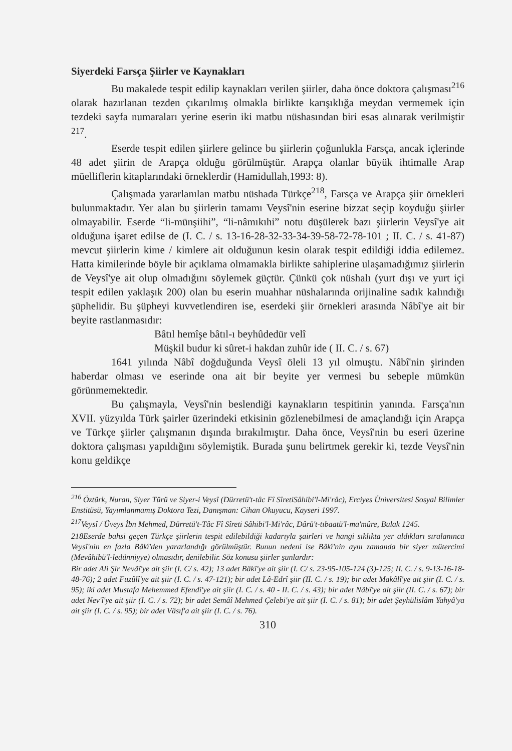Siyerdeki Farsça Şiirler ve Kaynakları
Bu makalede tespit edilip kaynakları verilen şiirler, daha önce doktora çalışması<sup>216</sup> olarak hazırlanan tezden çıkarılmış olmakla birlikte karışıklığa meydan vermemek için tezdeki sayfa numaraları yerine eserin iki matbu nüshasından biri esas alınarak verilmiştir <sup>217</sup>.
Eserde tespit edilen şiirlere gelince bu şiirlerin çoğunlukla Farsça, ancak içlerinde 48 adet şiirin de Arapça olduğu görülmüştür. Arapça olanlar büyük ihtimalle Arap müelliflerin kitaplarındaki örneklerdir (Hamidullah,1993: 8).
Çalışmada yararlanılan matbu nüshada Türkçe<sup>218</sup>, Farsça ve Arapça şiir örnekleri bulunmaktadır. Yer alan bu şiirlerin tamamı Veysî'nin eserine bizzat seçip koyduğu şiirler olmayabilir. Eserde “li-münşiihi”, “li-nâmıkıhi” notu düşülerek bazı şiirlerin Veysî'ye ait olduğuna işaret edilse de (I. C. / s. 13-16-28-32-33-34-39-58-72-78-101 ; II. C. / s. 41-87) mevcut şiirlerin kime / kimlere ait olduğunun kesin olarak tespit edildiği iddia edilemez. Hatta kimilerinde böyle bir açıklama olmamakla birlikte sahiplerine ulaşamadığımız şiirlerin de Veysî'ye ait olup olmadığını söylemek güçtür. Çünkü çok nüshalı (yurt dışı ve yurt içi tespit edilen yaklaşık 200) olan bu eserin muahhar nüshalarında orijinaline sadık kalındığı şüphelidir. Bu şüpheyi kuvvetlendiren ise, eserdeki şiir örnekleri arasında Nâbî'ye ait bir beyite rastlanmasıdır:
Bâtıl hemîşe bâtıl-ı beyhûdedür velî
Müşkil budur ki sûret-i hakdan zuhûr ide ( II. C. / s. 67)
1641 yılında Nâbî doğduğunda Veysî öleli 13 yıl olmuştu. Nâbî'nin şirinden haberdar olması ve eserinde ona ait bir beyite yer vermesi bu sebeple mümkün görünmemektedir.
Bu çalışmayla, Veysî'nin beslendiği kaynakların tespitinin yanında. Farsça'nın XVII. yüzyılda Türk şairler üzerindeki etkisinin gözlenebilmesi de amaçlandığı için Arapça ve Türkçe şiirler çalışmanın dışında bırakılmıştır. Daha önce, Veysî'nin bu eseri üzerine doktora çalışması yapıldığını söylemiştik. Burada şunu belirtmek gerekir ki, tezde Veysî'nin konu geldikçe
<sup>216</sup> Öztürk, Nuran, Siyer Türü ve Siyer-i Veysî (Dürretü't-tâc Fî SîretiSâhibi'l-Mi'râc), Erciyes Üniversitesi Sosyal Bilimler Enstitüsü, Yayımlanmamış Doktora Tezi, Danışman: Cihan Okuyucu, Kayseri 1997.
<sup>217</sup> Veysî / Üveys İbn Mehmed, Dürretü't-Tâc Fî Sîreti Sâhibi'l-Mi'râc, Dârü't-tıbaatü'l-ma'mûre, Bulak 1245.
218Eserde bahsi geçen Türkçe şiirlerin tespit edilebildiği kadarıyla şairleri ve hangi sıklıkta yer aldıkları sıralanınca Veysî'nin en fazla Bâkî'den yararlandığı görülmüştür. Bunun nedeni ise Bâkî'nin aynı zamanda bir siyer mütercimi (Mevâhibü'l-ledünniyye) olmasıdır, denilebilir. Söz konusu şiirler şunlardır:
Bir adet Ali Şir Nevâî'ye ait şiir (I. C/ s. 42); 13 adet Bâkî'ye ait şiir (I. C/ s. 23-95-105-124 (3)-125; II. C. / s. 9-13-16-18-48-76); 2 adet Fuzûlî'ye ait şiir (I. C. / s. 47-121); bir adet Lâ-Edrî şiir (II. C. / s. 19); bir adet Makâlî'ye ait şiir (I. C. / s. 95); iki adet Mustafa Mehemmed Efendi'ye ait şiir (I. C. / s. 40 - II. C. / s. 43); bir adet Nâbî'ye ait şiir (II. C. / s. 67); bir adet Nev'î'ye ait şiir (I. C. / s. 72); bir adet Semâî Mehmed Çelebi'ye ait şiir (I. C. / s. 81); bir adet Şeyhülislâm Yahyâ'ya ait şiir (I. C. / s. 95); bir adet Vâsıf'a ait şiir (I. C. / s. 76).
310